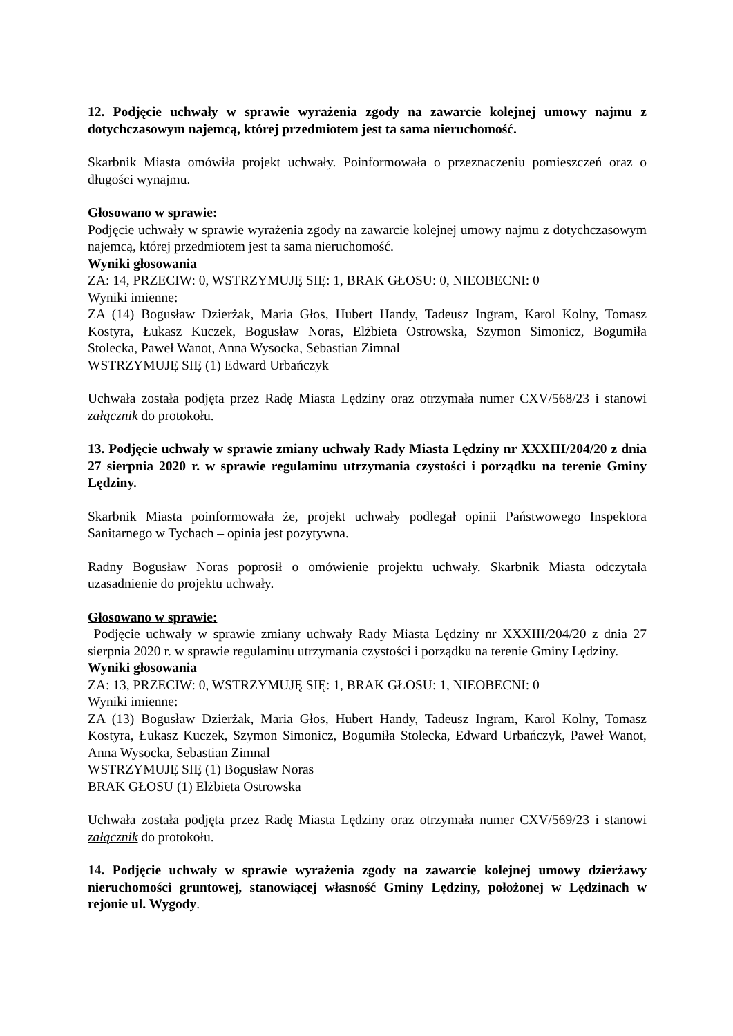12. Podjęcie uchwały w sprawie wyrażenia zgody na zawarcie kolejnej umowy najmu z dotychczasowym najemcą, której przedmiotem jest ta sama nieruchomość.
Skarbnik Miasta omówiła projekt uchwały. Poinformowała o przeznaczeniu pomieszczeń oraz o długości wynajmu.
Głosowano w sprawie:
Podjęcie uchwały w sprawie wyrażenia zgody na zawarcie kolejnej umowy najmu z dotychczasowym najemcą, której przedmiotem jest ta sama nieruchomość.
Wyniki głosowania
ZA: 14, PRZECIW: 0, WSTRZYMUJĘ SIĘ: 1, BRAK GŁOSU: 0, NIEOBECNI: 0
Wyniki imienne:
ZA (14) Bogusław Dzierżak, Maria Głos, Hubert Handy, Tadeusz Ingram, Karol Kolny, Tomasz Kostyra, Łukasz Kuczek, Bogusław Noras, Elżbieta Ostrowska, Szymon Simonicz, Bogumiła Stolecka, Paweł Wanot, Anna Wysocka, Sebastian Zimnal
WSTRZYMUJĘ SIĘ (1) Edward Urbańczyk
Uchwała została podjęta przez Radę Miasta Lędziny oraz otrzymała numer CXV/568/23 i stanowi załącznik do protokołu.
13. Podjęcie uchwały w sprawie zmiany uchwały Rady Miasta Lędziny nr XXXIII/204/20 z dnia 27 sierpnia 2020 r. w sprawie regulaminu utrzymania czystości i porządku na terenie Gminy Lędziny.
Skarbnik Miasta poinformowała że, projekt uchwały podlegał opinii Państwowego Inspektora Sanitarnego w Tychach – opinia jest pozytywna.
Radny Bogusław Noras poprosił o omówienie projektu uchwały. Skarbnik Miasta odczytała uzasadnienie do projektu uchwały.
Głosowano w sprawie:
Podjęcie uchwały w sprawie zmiany uchwały Rady Miasta Lędziny nr XXXIII/204/20 z dnia 27 sierpnia 2020 r. w sprawie regulaminu utrzymania czystości i porządku na terenie Gminy Lędziny.
Wyniki głosowania
ZA: 13, PRZECIW: 0, WSTRZYMUJĘ SIĘ: 1, BRAK GŁOSU: 1, NIEOBECNI: 0
Wyniki imienne:
ZA (13) Bogusław Dzierżak, Maria Głos, Hubert Handy, Tadeusz Ingram, Karol Kolny, Tomasz Kostyra, Łukasz Kuczek, Szymon Simonicz, Bogumiła Stolecka, Edward Urbańczyk, Paweł Wanot, Anna Wysocka, Sebastian Zimnal
WSTRZYMUJĘ SIĘ (1) Bogusław Noras
BRAK GŁOSU (1) Elżbieta Ostrowska
Uchwała została podjęta przez Radę Miasta Lędziny oraz otrzymała numer CXV/569/23 i stanowi załącznik do protokołu.
14. Podjęcie uchwały w sprawie wyrażenia zgody na zawarcie kolejnej umowy dzierżawy nieruchomości gruntowej, stanowiącej własność Gminy Lędziny, położonej w Lędzinach w rejonie ul. Wygody.